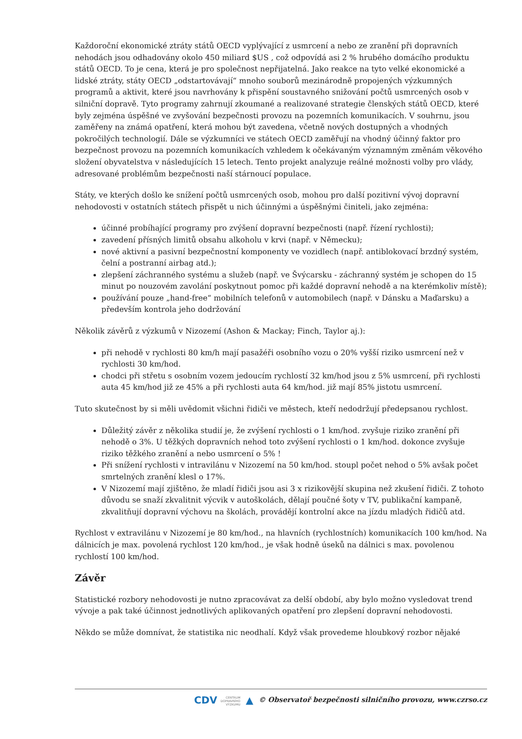Každoroční ekonomické ztráty států OECD vyplývající z usmrcení a nebo ze zranění při dopravních nehodách jsou odhadovány okolo 450 miliard $US , což odpovídá asi 2 % hrubého domácího produktu států OECD. To je cena, která je pro společnost nepřijatelná. Jako reakce na tyto velké ekonomické a lidské ztráty, státy OECD „odstartovávají“ mnoho souborů mezinárodně propojených výzkumných programů a aktivit, které jsou navrhovány k přispění soustavného snižování počtů usmrcených osob v silniční dopravě. Tyto programy zahrnují zkoumané a realizované strategie členských států OECD, které byly zejména úspěšné ve zvyšování bezpečnosti provozu na pozemních komunikacích. V souhrnu, jsou zaměřeny na známá opatření, která mohou být zavedena, včetně nových dostupných a vhodných pokročilých technologií. Dále se výzkumníci ve státech OECD zaměřují na vhodný účinný faktor pro bezpečnost provozu na pozemních komunikacích vzhledem k očekávaným významným změnám věkového složení obyvatelstva v následujících 15 letech. Tento projekt analyzuje reálné možnosti volby pro vlády, adresované problémům bezpečnosti naší stárnoucí populace.
Státy, ve kterých došlo ke snížení počtů usmrcených osob, mohou pro další pozitivní vývoj dopravní nehodovosti v ostatních státech přispět u nich účinnými a úspěšnými činiteli, jako zejména:
účinné probíhající programy pro zvýšení dopravní bezpečnosti (např. řízení rychlosti);
zavedení přísných limitů obsahu alkoholu v krvi (např. v Německu);
nové aktivní a pasivní bezpečnostní komponenty ve vozidlech (např. antiblokovací brzdný systém, čelní a postranní airbag atd.);
zlepšení záchranného systému a služeb (např. ve Švýcarsku - záchranný systém je schopen do 15 minut po nouzovém zavolání poskytnout pomoc při každé dopravní nehodě a na kterémkoliv místě);
používání pouze „hand-free“ mobilních telefonů v automobilech (např. v Dánsku a Maďarsku) a především kontrola jeho dodržování
Několik závěrů z výzkumů v Nizozemí (Ashon & Mackay; Finch, Taylor aj.):
při nehodě v rychlosti 80 km/h mají pasažéři osobního vozu o 20% vyšší riziko usmrcení než v rychlosti 30 km/hod.
chodci při střetu s osobním vozem jedoucím rychlostí 32 km/hod jsou z 5% usmrcení, při rychlosti auta 45 km/hod již ze 45% a při rychlosti auta 64 km/hod. již mají 85% jistotu usmrcení.
Tuto skutečnost by si měli uvědomit všichni řidiči ve městech, kteří nedodržují předepsanou rychlost.
Důležitý závěr z několika studií je, že zvýšení rychlosti o 1 km/hod. zvyšuje riziko zranění při nehodě o 3%. U těžkých dopravních nehod toto zvýšení rychlosti o 1 km/hod. dokonce zvyšuje riziko těžkého zranění a nebo usmrcení o 5% !
Při snížení rychlosti v intravilánu v Nizozemí na 50 km/hod. stoupl počet nehod o 5% avšak počet smrtelných zranění klesl o 17%.
V Nizozemí mají zjištěno, že mladí řidiči jsou asi 3 x rizikovější skupina než zkušení řidiči. Z tohoto důvodu se snaží zkvalitnit výcvik v autoškolách, dělají poučné šoty v TV, publikační kampaně, zkvalitňují dopravní výchovu na školách, provádějí kontrolní akce na jízdu mladých řidičů atd.
Rychlost v extravilánu v Nizozemí je 80 km/hod., na hlavních (rychlostních) komunikacích 100 km/hod. Na dálnicích je max. povolená rychlost 120 km/hod., je však hodně úseků na dálnici s max. povolenou rychlostí 100 km/hod.
Závěr
Statistické rozbory nehodovosti je nutno zpracovávat za delší období, aby bylo možno vysledovat trend vývoje a pak také účinnost jednotlivých aplikovaných opatření pro zlepšení dopravní nehodovosti.
Někdo se může domnívat, že statistika nic neodhalí. Když však provedeme hloubkový rozbor nějaké
CDV CENTRUM
DOPRAVNÍHO
VÝZKUMU ▲ © Observatoř bezpečnosti silničního provozu, www.czrso.cz